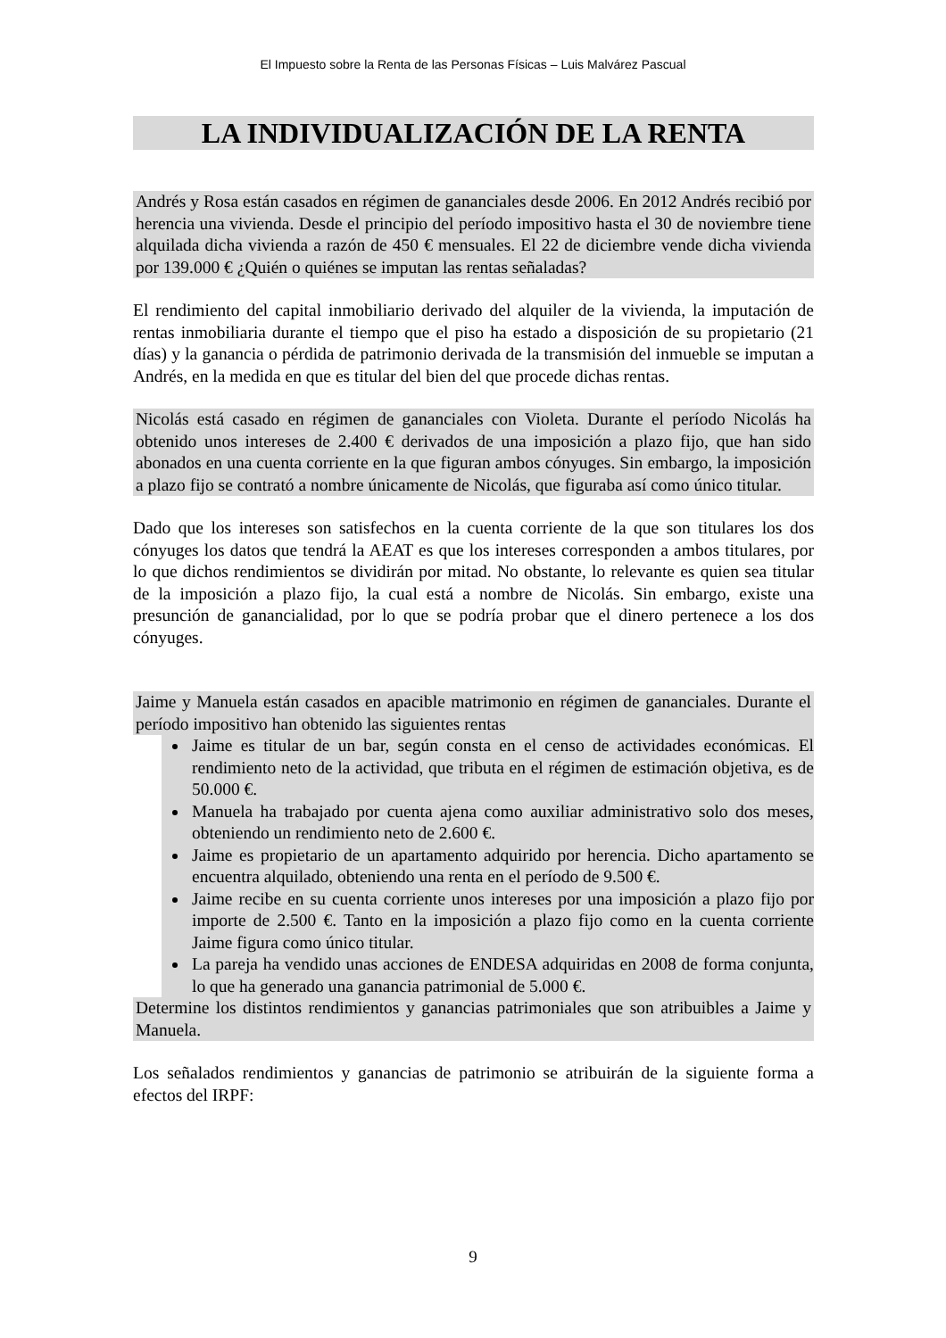El Impuesto sobre la Renta de las Personas Físicas – Luis Malvárez Pascual
LA INDIVIDUALIZACIÓN DE LA RENTA
Andrés y Rosa están casados en régimen de gananciales desde 2006. En 2012 Andrés recibió por herencia una vivienda. Desde el principio del período impositivo hasta el 30 de noviembre tiene alquilada dicha vivienda a razón de 450 € mensuales. El 22 de diciembre vende dicha vivienda por 139.000 € ¿Quién o quiénes se imputan las rentas señaladas?
El rendimiento del capital inmobiliario derivado del alquiler de la vivienda, la imputación de rentas inmobiliaria durante el tiempo que el piso ha estado a disposición de su propietario (21 días) y la ganancia o pérdida de patrimonio derivada de la transmisión del inmueble se imputan a Andrés, en la medida en que es titular del bien del que procede dichas rentas.
Nicolás está casado en régimen de gananciales con Violeta. Durante el período Nicolás ha obtenido unos intereses de 2.400 € derivados de una imposición a plazo fijo, que han sido abonados en una cuenta corriente en la que figuran ambos cónyuges. Sin embargo, la imposición a plazo fijo se contrató a nombre únicamente de Nicolás, que figuraba así como único titular.
Dado que los intereses son satisfechos en la cuenta corriente de la que son titulares los dos cónyuges los datos que tendrá la AEAT es que los intereses corresponden a ambos titulares, por lo que dichos rendimientos se dividirán por mitad. No obstante, lo relevante es quien sea titular de la imposición a plazo fijo, la cual está a nombre de Nicolás. Sin embargo, existe una presunción de ganancialidad, por lo que se podría probar que el dinero pertenece a los dos cónyuges.
Jaime y Manuela están casados en apacible matrimonio en régimen de gananciales. Durante el período impositivo han obtenido las siguientes rentas
Jaime es titular de un bar, según consta en el censo de actividades económicas. El rendimiento neto de la actividad, que tributa en el régimen de estimación objetiva, es de 50.000 €.
Manuela ha trabajado por cuenta ajena como auxiliar administrativo solo dos meses, obteniendo un rendimiento neto de 2.600 €.
Jaime es propietario de un apartamento adquirido por herencia. Dicho apartamento se encuentra alquilado, obteniendo una renta en el período de 9.500 €.
Jaime recibe en su cuenta corriente unos intereses por una imposición a plazo fijo por importe de 2.500 €. Tanto en la imposición a plazo fijo como en la cuenta corriente Jaime figura como único titular.
La pareja ha vendido unas acciones de ENDESA adquiridas en 2008 de forma conjunta, lo que ha generado una ganancia patrimonial de 5.000 €.
Determine los distintos rendimientos y ganancias patrimoniales que son atribuibles a Jaime y Manuela.
Los señalados rendimientos y ganancias de patrimonio se atribuirán de la siguiente forma a efectos del IRPF:
9